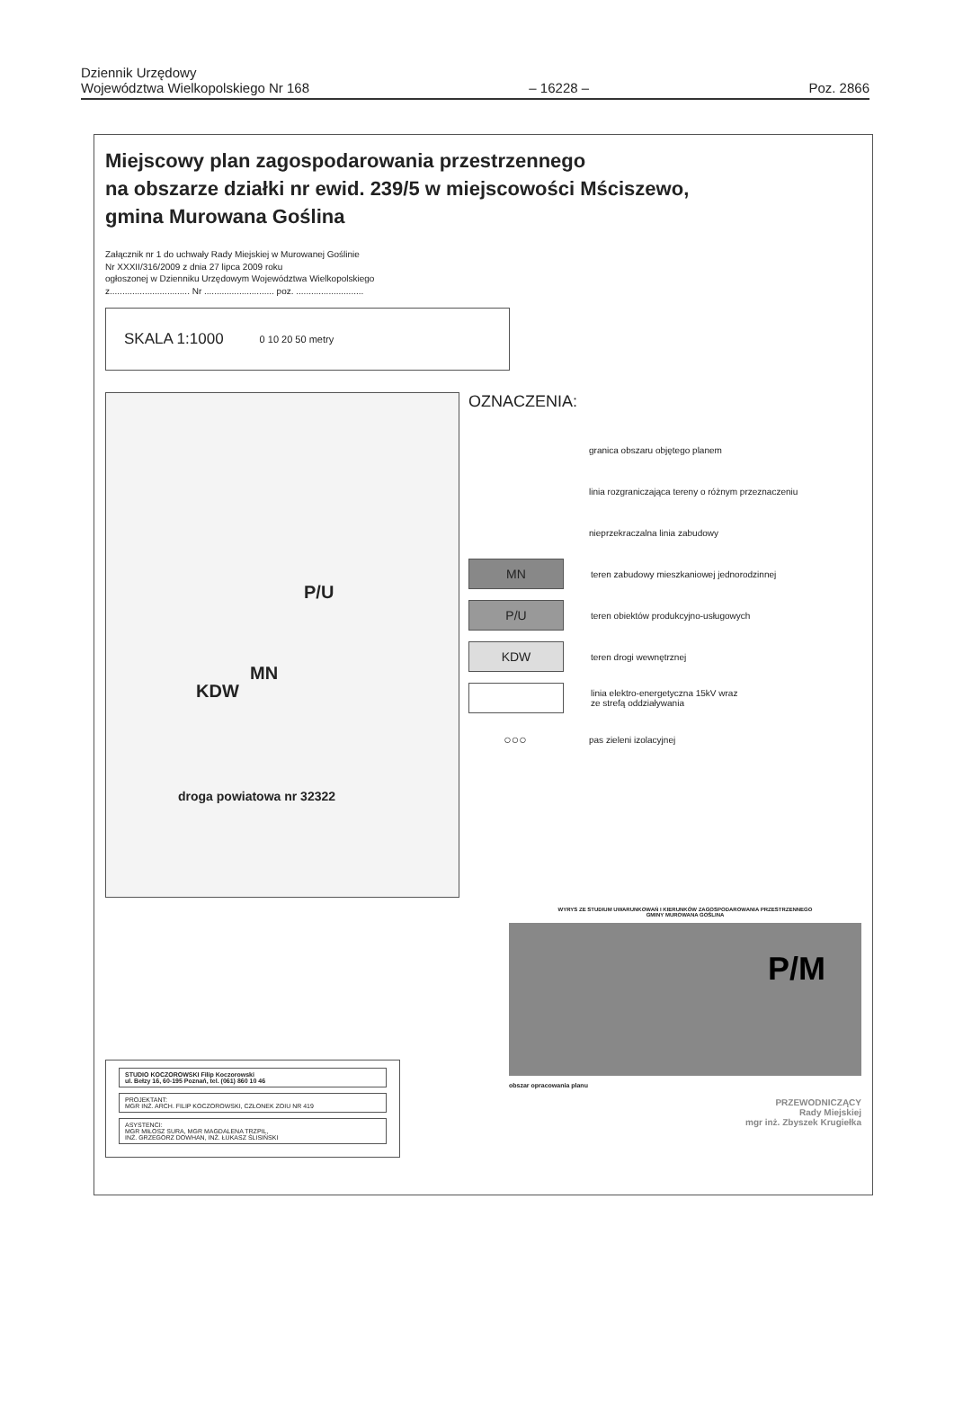Dziennik Urzędowy
Województwa Wielkopolskiego Nr 168
– 16228 –
Poz. 2866
Miejscowy plan zagospodarowania przestrzennego
na obszarze działki nr ewid. 239/5 w miejscowości Mściszewo,
gmina Murowana Goślina
Załącznik nr 1 do uchwały Rady Miejskiej w Murowanej Goślinie
Nr XXXII/316/2009 z dnia 27 lipca 2009 roku
ogłoszonej w Dzienniku Urzędowym Województwa Wielkopolskiego
z................................ Nr ............................ poz. ...........................
SKALA 1:1000 0 10 20 50 metry
P/U
MN
KDW
droga powiatowa nr 32322
OZNACZENIA:
granica obszaru objętego planem
linia rozgraniczająca tereny o różnym przeznaczeniu
nieprzekraczalna linia zabudowy
MN
teren zabudowy mieszkaniowej jednorodzinnej
P/U
teren obiektów produkcyjno-usługowych
KDW
teren drogi wewnętrznej
linia elektro-energetyczna 15kV wraz
ze strefą oddziaływania
○○○
pas zieleni izolacyjnej
STUDIO KOCZOROWSKI Filip Koczorowski
ul. Bełzy 16, 60-195 Poznań, tel. (061) 860 10 46
PROJEKTANT:
MGR INŻ. ARCH. FILIP KOCZOROWSKI, CZŁONEK ZOIU NR 419
ASYSTENCI:
MGR MIŁOSZ SURA, MGR MAGDALENA TRZPIL,
INŻ. GRZEGORZ DOWHAN, INŻ. ŁUKASZ ŚLISIŃSKI
WYRYS ZE STUDIUM UWARUNKOWAŃ I KIERUNKÓW ZAGOSPODAROWANIA PRZESTRZENNEGO
GMINY MUROWANA GOŚLINA
P/M
obszar opracowania planu
PRZEWODNICZĄCY
Rady Miejskiej
mgr inż. Zbyszek Krugiełka